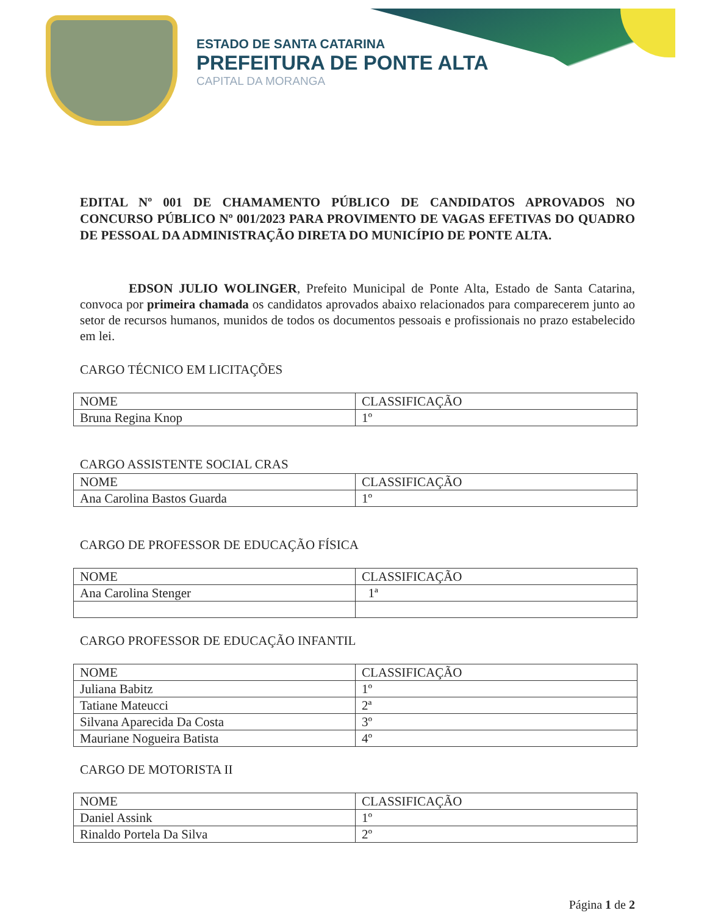ESTADO DE SANTA CATARINA
PREFEITURA DE PONTE ALTA
CAPITAL DA MORANGA
EDITAL Nº 001 DE CHAMAMENTO PÚBLICO DE CANDIDATOS APROVADOS NO CONCURSO PÚBLICO Nº 001/2023 PARA PROVIMENTO DE VAGAS EFETIVAS DO QUADRO DE PESSOAL DA ADMINISTRAÇÃO DIRETA DO MUNICÍPIO DE PONTE ALTA.
EDSON JULIO WOLINGER, Prefeito Municipal de Ponte Alta, Estado de Santa Catarina, convoca por primeira chamada os candidatos aprovados abaixo relacionados para comparecerem junto ao setor de recursos humanos, munidos de todos os documentos pessoais e profissionais no prazo estabelecido em lei.
CARGO TÉCNICO EM LICITAÇÕES
| NOME | CLASSIFICAÇÃO |
| --- | --- |
| Bruna Regina Knop | 1º |
CARGO ASSISTENTE SOCIAL CRAS
| NOME | CLASSIFICAÇÃO |
| --- | --- |
| Ana Carolina Bastos Guarda | 1º |
CARGO DE PROFESSOR DE EDUCAÇÃO FÍSICA
| NOME | CLASSIFICAÇÃO |
| --- | --- |
| Ana Carolina Stenger | 1ª |
CARGO PROFESSOR DE EDUCAÇÃO INFANTIL
| NOME | CLASSIFICAÇÃO |
| --- | --- |
| Juliana Babitz | 1º |
| Tatiane Mateucci | 2ª |
| Silvana Aparecida Da Costa | 3º |
| Mauriane Nogueira Batista | 4º |
CARGO DE MOTORISTA II
| NOME | CLASSIFICAÇÃO |
| --- | --- |
| Daniel Assink | 1º |
| Rinaldo Portela Da Silva | 2º |
Página 1 de 2